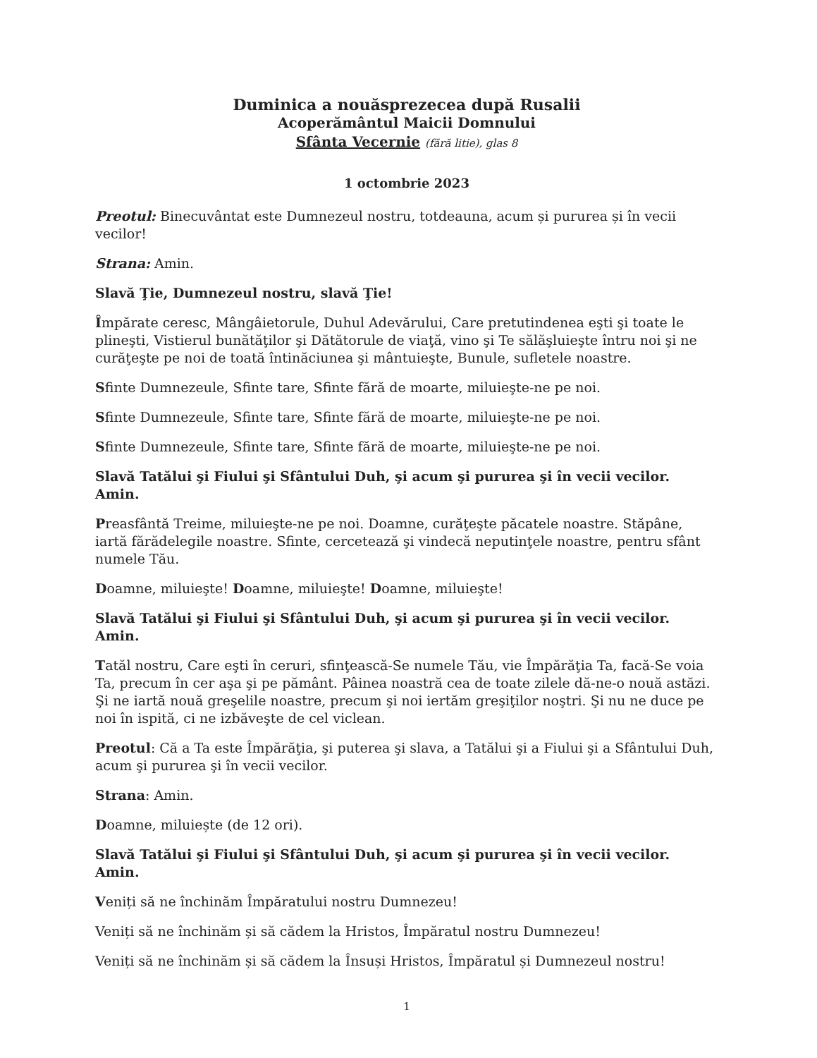Duminica a nouăsprezecea după Rusalii
Acoperământul Maicii Domnului
Sfânta Vecernie (fără litie), glas 8
1 octombrie 2023
Preotul: Binecuvântat este Dumnezeul nostru, totdeauna, acum și pururea și în vecii vecilor!
Strana: Amin.
Slavă Ţie, Dumnezeul nostru, slavă Ţie!
Împărate ceresc, Mângâietorule, Duhul Adevărului, Care pretutindenea eşti şi toate le plineşti, Vistierul bunătăţilor şi Dătătorule de viaţă, vino şi Te sălăşluieşte întru noi şi ne curăţeşte pe noi de toată întinăciunea şi mântuieşte, Bunule, sufletele noastre.
Sfinte Dumnezeule, Sfinte tare, Sfinte fără de moarte, miluieşte-ne pe noi.
Sfinte Dumnezeule, Sfinte tare, Sfinte fără de moarte, miluieşte-ne pe noi.
Sfinte Dumnezeule, Sfinte tare, Sfinte fără de moarte, miluieşte-ne pe noi.
Slavă Tatălui şi Fiului şi Sfântului Duh, şi acum şi pururea şi în vecii vecilor. Amin.
Preasfântă Treime, miluieşte-ne pe noi. Doamne, curăţeşte păcatele noastre. Stăpâne, iartă fărădelegile noastre. Sfinte, cercetează şi vindecă neputinţele noastre, pentru sfânt numele Tău.
Doamne, miluieşte! Doamne, miluieşte! Doamne, miluieşte!
Slavă Tatălui şi Fiului şi Sfântului Duh, şi acum şi pururea şi în vecii vecilor. Amin.
Tatăl nostru, Care eşti în ceruri, sfinţească-Se numele Tău, vie Împărăţia Ta, facă-Se voia Ta, precum în cer aşa şi pe pământ. Pâinea noastră cea de toate zilele dă-ne-o nouă astăzi. Şi ne iartă nouă greşelile noastre, precum şi noi iertăm greşiţilor noştri. Şi nu ne duce pe noi în ispită, ci ne izbăveşte de cel viclean.
Preotul: Că a Ta este Împărăţia, şi puterea şi slava, a Tatălui şi a Fiului şi a Sfântului Duh, acum şi pururea şi în vecii vecilor.
Strana: Amin.
Doamne, miluiește (de 12 ori).
Slavă Tatălui şi Fiului şi Sfântului Duh, şi acum şi pururea şi în vecii vecilor. Amin.
Veniți să ne închinăm Împăratului nostru Dumnezeu!
Veniți să ne închinăm și să cădem la Hristos, Împăratul nostru Dumnezeu!
Veniți să ne închinăm și să cădem la Însuși Hristos, Împăratul și Dumnezeul nostru!
1